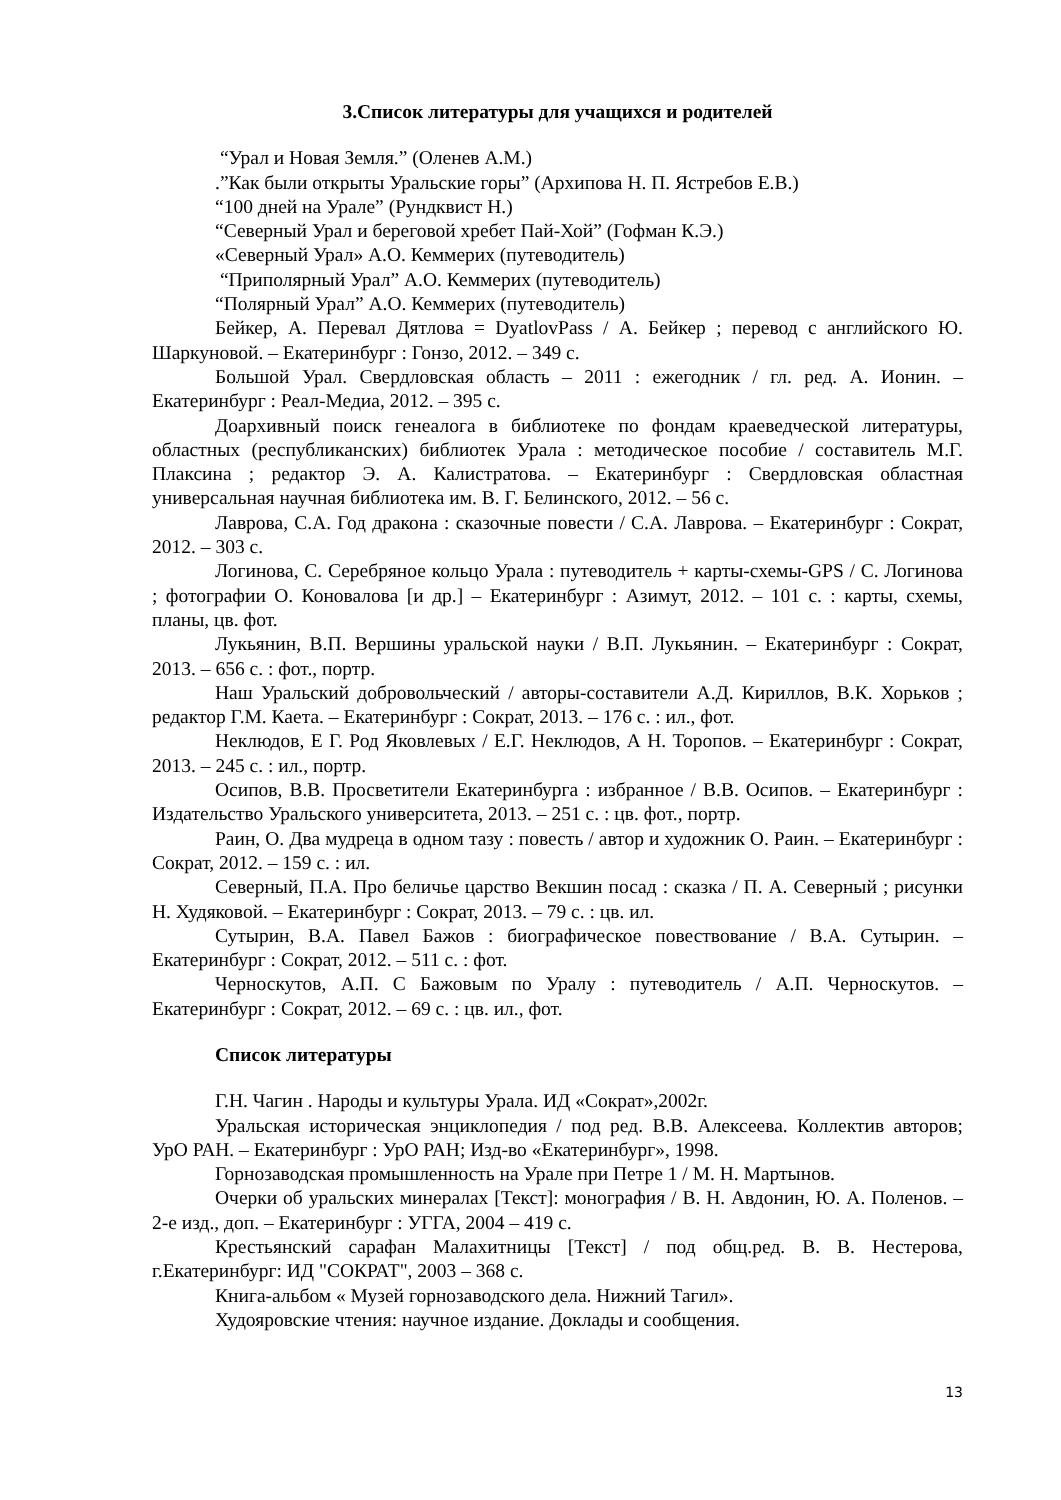3.Список литературы для учащихся и родителей
“Урал и Новая Земля.” (Оленев А.М.)
.”Как были открыты Уральские горы” (Архипова Н. П. Ястребов Е.В.)
“100 дней на Урале” (Рундквист Н.)
“Северный Урал и береговой хребет Пай-Хой” (Гофман К.Э.)
«Северный Урал» А.О. Кеммерих (путеводитель)
“Приполярный Урал” А.О. Кеммерих (путеводитель)
“Полярный Урал” А.О. Кеммерих (путеводитель)
Бейкер, А. Перевал Дятлова = DyatlovPass / А. Бейкер ; перевод с английского Ю. Шаркуновой. – Екатеринбург : Гонзо, 2012. – 349 с.
Большой Урал. Свердловская область – 2011 : ежегодник / гл. ред. А. Ионин. – Екатеринбург : Реал-Медиа, 2012. – 395 с.
Доархивный поиск генеалога в библиотеке по фондам краеведческой литературы, областных (республиканских) библиотек Урала : методическое пособие / составитель М.Г. Плаксина ; редактор Э. А. Калистратова. – Екатеринбург : Свердловская областная универсальная научная библиотека им. В. Г. Белинского, 2012. – 56 с.
Лаврова, С.А. Год дракона : сказочные повести / С.А. Лаврова. – Екатеринбург : Сократ, 2012. – 303 с.
Логинова, С. Серебряное кольцо Урала : путеводитель + карты-схемы-GPS / С. Логинова ; фотографии О. Коновалова [и др.] – Екатеринбург : Азимут, 2012. – 101 с. : карты, схемы, планы, цв. фот.
Лукьянин, В.П. Вершины уральской науки / В.П. Лукьянин. – Екатеринбург : Сократ, 2013. – 656 с. : фот., портр.
Наш Уральский добровольческий / авторы-составители А.Д. Кириллов, В.К. Хорьков ; редактор Г.М. Каета. – Екатеринбург : Сократ, 2013. – 176 с. : ил., фот.
Неклюдов, Е Г. Род Яковлевых / Е.Г. Неклюдов, А Н. Торопов. – Екатеринбург : Сократ, 2013. – 245 с. : ил., портр.
Осипов, В.В. Просветители Екатеринбурга : избранное / В.В. Осипов. – Екатеринбург : Издательство Уральского университета, 2013. – 251 с. : цв. фот., портр.
Раин, О. Два мудреца в одном тазу : повесть / автор и художник О. Раин. – Екатеринбург : Сократ, 2012. – 159 с. : ил.
Северный, П.А. Про беличье царство Векшин посад : сказка / П. А. Северный ; рисунки Н. Худяковой. – Екатеринбург : Сократ, 2013. – 79 с. : цв. ил.
Сутырин, В.А. Павел Бажов : биографическое повествование / В.А. Сутырин. – Екатеринбург : Сократ, 2012. – 511 с. : фот.
Черноскутов, А.П. С Бажовым по Уралу : путеводитель / А.П. Черноскутов. – Екатеринбург : Сократ, 2012. – 69 с. : цв. ил., фот.
Список литературы
Г.Н. Чагин . Народы и культуры Урала. ИД «Сократ»,2002г.
Уральская историческая энциклопедия / под ред. В.В. Алексеева. Коллектив авторов; УрО РАН. – Екатеринбург : УрО РАН; Изд-во «Екатеринбург», 1998.
Горнозаводская промышленность на Урале при Петре 1 / М. Н. Мартынов.
Очерки об уральских минералах [Текст]: монография / В. Н. Авдонин, Ю. А. Поленов. – 2-е изд., доп. – Екатеринбург : УГГА, 2004 – 419 с.
Крестьянский сарафан Малахитницы [Текст] / под общ.ред. В. В. Нестерова, г.Екатеринбург: ИД "СОКРАТ", 2003 – 368 с.
Книга-альбом « Музей горнозаводского дела. Нижний Тагил».
Худояровские чтения: научное издание. Доклады и сообщения.
13